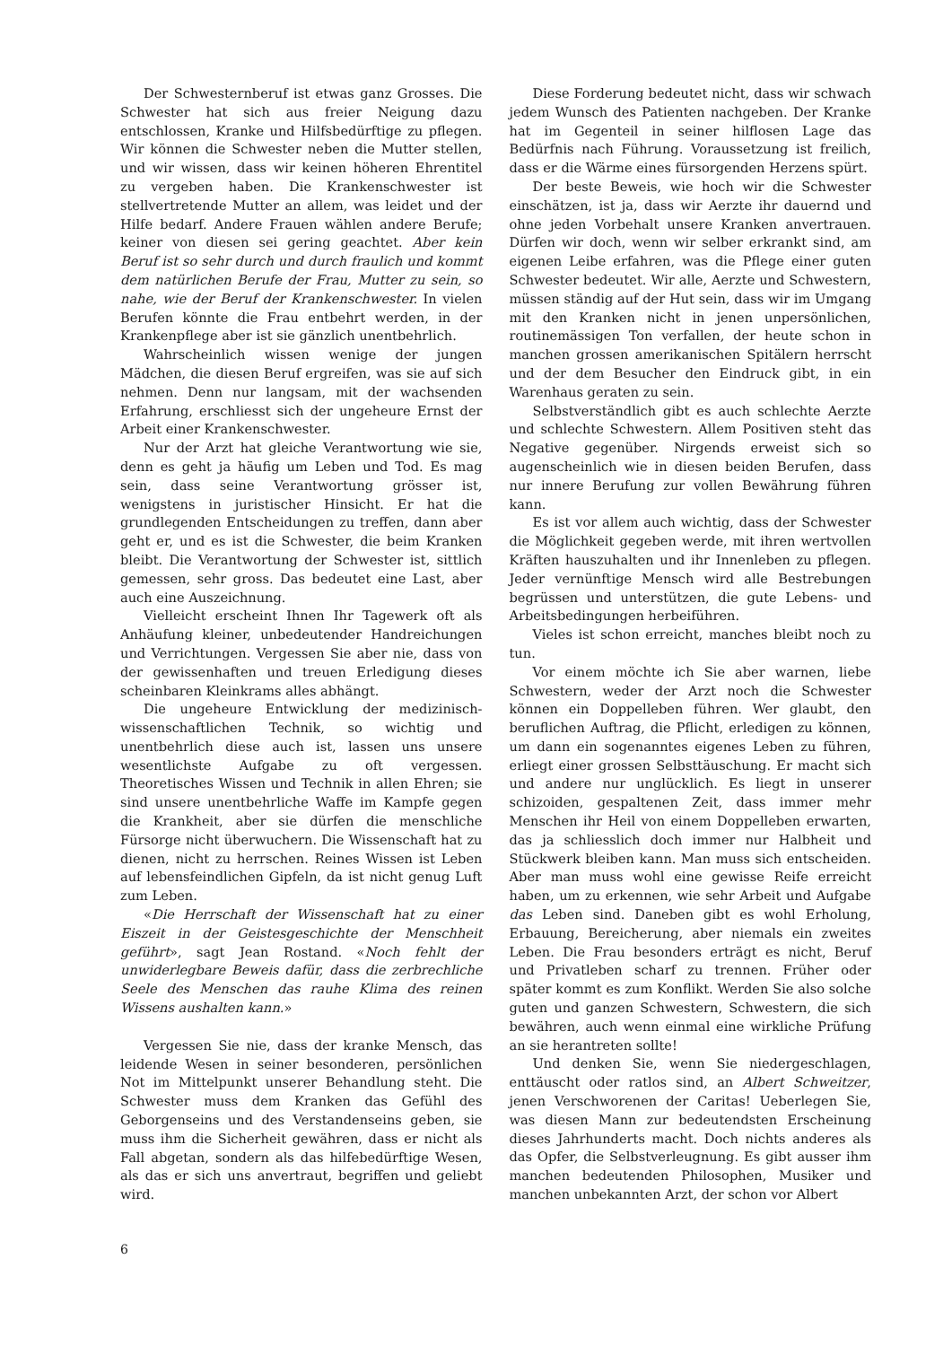Der Schwesternberuf ist etwas ganz Grosses. Die Schwester hat sich aus freier Neigung dazu entschlossen, Kranke und Hilfsbedürftige zu pflegen. Wir können die Schwester neben die Mutter stellen, und wir wissen, dass wir keinen höheren Ehrentitel zu vergeben haben. Die Krankenschwester ist stellvertretende Mutter an allem, was leidet und der Hilfe bedarf. Andere Frauen wählen andere Berufe; keiner von diesen sei gering geachtet. Aber kein Beruf ist so sehr durch und durch fraulich und kommt dem natürlichen Berufe der Frau, Mutter zu sein, so nahe, wie der Beruf der Krankenschwester. In vielen Berufen könnte die Frau entbehrt werden, in der Krankenpflege aber ist sie gänzlich unentbehrlich.
Wahrscheinlich wissen wenige der jungen Mädchen, die diesen Beruf ergreifen, was sie auf sich nehmen. Denn nur langsam, mit der wachsenden Erfahrung, erschliesst sich der ungeheure Ernst der Arbeit einer Krankenschwester.
Nur der Arzt hat gleiche Verantwortung wie sie, denn es geht ja häufig um Leben und Tod. Es mag sein, dass seine Verantwortung grösser ist, wenigstens in juristischer Hinsicht. Er hat die grundlegenden Entscheidungen zu treffen, dann aber geht er, und es ist die Schwester, die beim Kranken bleibt. Die Verantwortung der Schwester ist, sittlich gemessen, sehr gross. Das bedeutet eine Last, aber auch eine Auszeichnung.
Vielleicht erscheint Ihnen Ihr Tagewerk oft als Anhäufung kleiner, unbedeutender Handreichungen und Verrichtungen. Vergessen Sie aber nie, dass von der gewissenhaften und treuen Erledigung dieses scheinbaren Kleinkrams alles abhängt.
Die ungeheure Entwicklung der medizinisch-wissenschaftlichen Technik, so wichtig und unentbehrlich diese auch ist, lassen uns unsere wesentlichste Aufgabe zu oft vergessen. Theoretisches Wissen und Technik in allen Ehren; sie sind unsere unentbehrliche Waffe im Kampfe gegen die Krankheit, aber sie dürfen die menschliche Fürsorge nicht überwuchern. Die Wissenschaft hat zu dienen, nicht zu herrschen. Reines Wissen ist Leben auf lebensfeindlichen Gipfeln, da ist nicht genug Luft zum Leben.
«Die Herrschaft der Wissenschaft hat zu einer Eiszeit in der Geistesgeschichte der Menschheit geführt», sagt Jean Rostand. «Noch fehlt der unwiderlegbare Beweis dafür, dass die zerbrechliche Seele des Menschen das rauhe Klima des reinen Wissens aushalten kann.»
Vergessen Sie nie, dass der kranke Mensch, das leidende Wesen in seiner besonderen, persönlichen Not im Mittelpunkt unserer Behandlung steht. Die Schwester muss dem Kranken das Gefühl des Geborgenseins und des Verstandenseins geben, sie muss ihm die Sicherheit gewähren, dass er nicht als Fall abgetan, sondern als das hilfebedürftige Wesen, als das er sich uns anvertraut, begriffen und geliebt wird.
Diese Forderung bedeutet nicht, dass wir schwach jedem Wunsch des Patienten nachgeben. Der Kranke hat im Gegenteil in seiner hilflosen Lage das Bedürfnis nach Führung. Voraussetzung ist freilich, dass er die Wärme eines fürsorgenden Herzens spürt.
Der beste Beweis, wie hoch wir die Schwester einschätzen, ist ja, dass wir Aerzte ihr dauernd und ohne jeden Vorbehalt unsere Kranken anvertrauen. Dürfen wir doch, wenn wir selber erkrankt sind, am eigenen Leibe erfahren, was die Pflege einer guten Schwester bedeutet. Wir alle, Aerzte und Schwestern, müssen ständig auf der Hut sein, dass wir im Umgang mit den Kranken nicht in jenen unpersönlichen, routinemässigen Ton verfallen, der heute schon in manchen grossen amerikanischen Spitälern herrscht und der dem Besucher den Eindruck gibt, in ein Warenhaus geraten zu sein.
Selbstverständlich gibt es auch schlechte Aerzte und schlechte Schwestern. Allem Positiven steht das Negative gegenüber. Nirgends erweist sich so augenscheinlich wie in diesen beiden Berufen, dass nur innere Berufung zur vollen Bewährung führen kann.
Es ist vor allem auch wichtig, dass der Schwester die Möglichkeit gegeben werde, mit ihren wertvollen Kräften hauszuhalten und ihr Innenleben zu pflegen. Jeder vernünftige Mensch wird alle Bestrebungen begrüssen und unterstützen, die gute Lebens- und Arbeitsbedingungen herbeiführen.
Vieles ist schon erreicht, manches bleibt noch zu tun.
Vor einem möchte ich Sie aber warnen, liebe Schwestern, weder der Arzt noch die Schwester können ein Doppelleben führen. Wer glaubt, den beruflichen Auftrag, die Pflicht, erledigen zu können, um dann ein sogenanntes eigenes Leben zu führen, erliegt einer grossen Selbsttäuschung. Er macht sich und andere nur unglücklich. Es liegt in unserer schizoiden, gespaltenen Zeit, dass immer mehr Menschen ihr Heil von einem Doppelleben erwarten, das ja schliesslich doch immer nur Halbheit und Stückwerk bleiben kann. Man muss sich entscheiden. Aber man muss wohl eine gewisse Reife erreicht haben, um zu erkennen, wie sehr Arbeit und Aufgabe das Leben sind. Daneben gibt es wohl Erholung, Erbauung, Bereicherung, aber niemals ein zweites Leben. Die Frau besonders erträgt es nicht, Beruf und Privatleben scharf zu trennen. Früher oder später kommt es zum Konflikt. Werden Sie also solche guten und ganzen Schwestern, Schwestern, die sich bewähren, auch wenn einmal eine wirkliche Prüfung an sie herantreten sollte!
Und denken Sie, wenn Sie niedergeschlagen, enttäuscht oder ratlos sind, an Albert Schweitzer, jenen Verschworenen der Caritas! Ueberlegen Sie, was diesen Mann zur bedeutendsten Erscheinung dieses Jahrhunderts macht. Doch nichts anderes als das Opfer, die Selbstverleugnung. Es gibt ausser ihm manchen bedeutenden Philosophen, Musiker und manchen unbekannten Arzt, der schon vor Albert
6